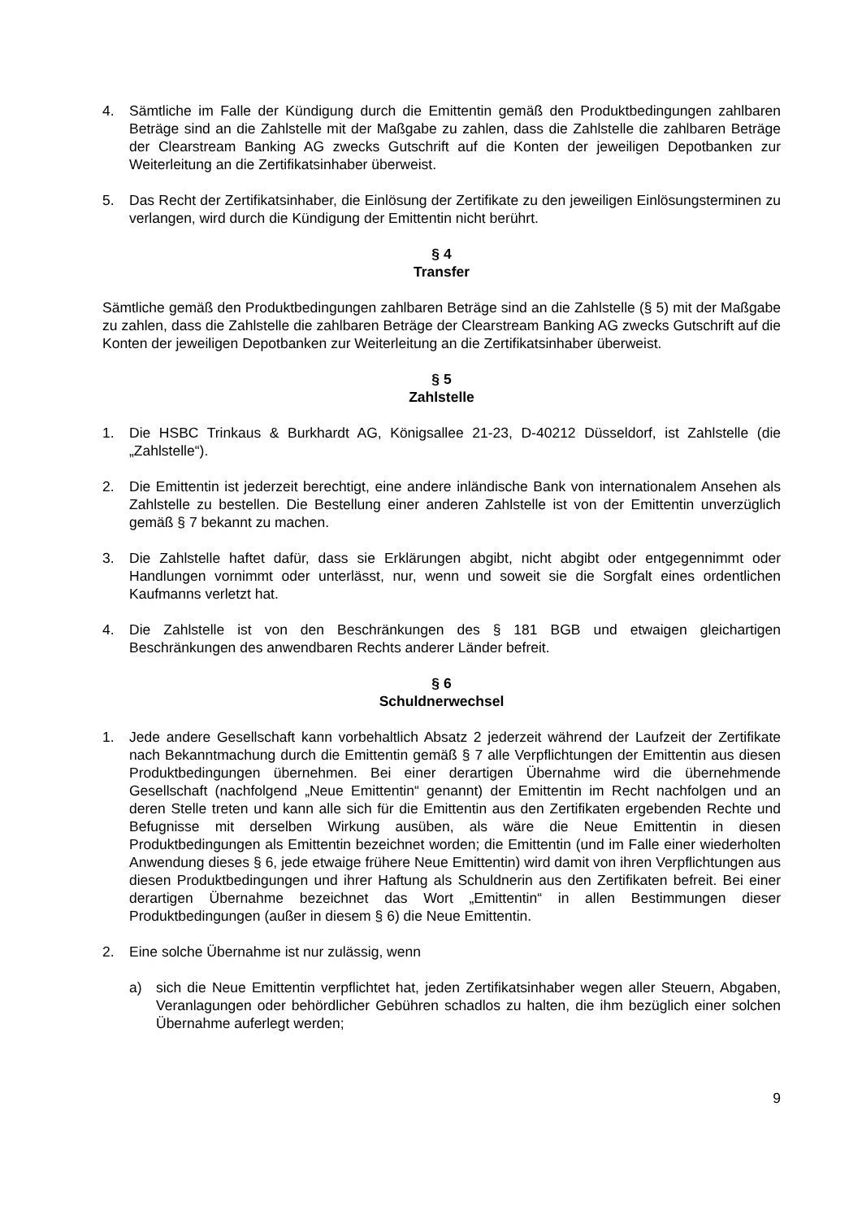4. Sämtliche im Falle der Kündigung durch die Emittentin gemäß den Produktbedingungen zahlbaren Beträge sind an die Zahlstelle mit der Maßgabe zu zahlen, dass die Zahlstelle die zahlbaren Beträge der Clearstream Banking AG zwecks Gutschrift auf die Konten der jeweiligen Depotbanken zur Weiterleitung an die Zertifikatsinhaber überweist.
5. Das Recht der Zertifikatsinhaber, die Einlösung der Zertifikate zu den jeweiligen Einlösungsterminen zu verlangen, wird durch die Kündigung der Emittentin nicht berührt.
§ 4
Transfer
Sämtliche gemäß den Produktbedingungen zahlbaren Beträge sind an die Zahlstelle (§ 5) mit der Maßgabe zu zahlen, dass die Zahlstelle die zahlbaren Beträge der Clearstream Banking AG zwecks Gutschrift auf die Konten der jeweiligen Depotbanken zur Weiterleitung an die Zertifikatsinhaber überweist.
§ 5
Zahlstelle
1. Die HSBC Trinkaus & Burkhardt AG, Königsallee 21-23, D-40212 Düsseldorf, ist Zahlstelle (die „Zahlstelle“).
2. Die Emittentin ist jederzeit berechtigt, eine andere inländische Bank von internationalem Ansehen als Zahlstelle zu bestellen. Die Bestellung einer anderen Zahlstelle ist von der Emittentin unverzüglich gemäß § 7 bekannt zu machen.
3. Die Zahlstelle haftet dafür, dass sie Erklärungen abgibt, nicht abgibt oder entgegennimmt oder Handlungen vornimmt oder unterlässt, nur, wenn und soweit sie die Sorgfalt eines ordentlichen Kaufmanns verletzt hat.
4. Die Zahlstelle ist von den Beschränkungen des § 181 BGB und etwaigen gleichartigen Beschränkungen des anwendbaren Rechts anderer Länder befreit.
§ 6
Schuldnerwechsel
1. Jede andere Gesellschaft kann vorbehaltlich Absatz 2 jederzeit während der Laufzeit der Zertifikate nach Bekanntmachung durch die Emittentin gemäß § 7 alle Verpflichtungen der Emittentin aus diesen Produktbedingungen übernehmen. Bei einer derartigen Übernahme wird die übernehmende Gesellschaft (nachfolgend „Neue Emittentin“ genannt) der Emittentin im Recht nachfolgen und an deren Stelle treten und kann alle sich für die Emittentin aus den Zertifikaten ergebenden Rechte und Befugnisse mit derselben Wirkung ausüben, als wäre die Neue Emittentin in diesen Produktbedingungen als Emittentin bezeichnet worden; die Emittentin (und im Falle einer wiederholten Anwendung dieses § 6, jede etwaige frühere Neue Emittentin) wird damit von ihren Verpflichtungen aus diesen Produktbedingungen und ihrer Haftung als Schuldnerin aus den Zertifikaten befreit. Bei einer derartigen Übernahme bezeichnet das Wort „Emittentin“ in allen Bestimmungen dieser Produktbedingungen (außer in diesem § 6) die Neue Emittentin.
2. Eine solche Übernahme ist nur zulässig, wenn
a) sich die Neue Emittentin verpflichtet hat, jeden Zertifikatsinhaber wegen aller Steuern, Abgaben, Veranlagungen oder behördlicher Gebühren schadlos zu halten, die ihm bezüglich einer solchen Übernahme auferlegt werden;
9